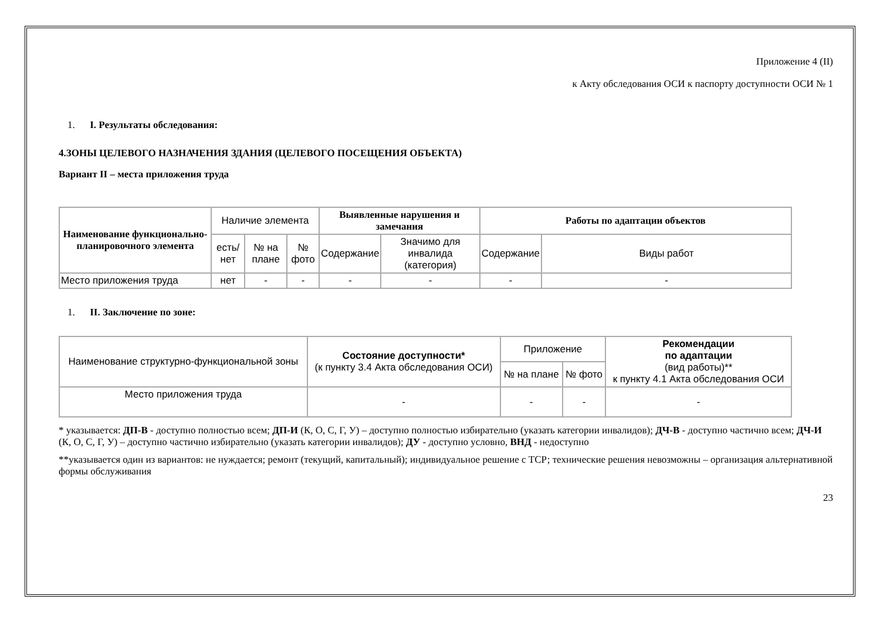Приложение 4 (II)
к Акту обследования ОСИ к паспорту доступности ОСИ № 1
1. I. Результаты обследования:
4.ЗОНЫ ЦЕЛЕВОГО НАЗНАЧЕНИЯ ЗДАНИЯ (ЦЕЛЕВОГО ПОСЕЩЕНИЯ ОБЪЕКТА)
Вариант II – места приложения труда
| Наименование функционально-планировочного элемента | Наличие элемента | | | Выявленные нарушения и замечания | | Работы по адаптации объектов | |
| | есть/ нет | № на плане | № фото | Содержание | Значимо для инвалида (категория) | Содержание | Виды работ |
| Место приложения труда | нет | - | - | - | - | - | - |
1. II. Заключение по зоне:
| Наименование структурно-функциональной зоны | Состояние доступности* (к пункту 3.4 Акта обследования ОСИ) | Приложение | | Рекомендации по адаптации (вид работы)** к пункту 4.1 Акта обследования ОСИ |
| | | № на плане | № фото | |
| Место приложения труда | - | - | - | - |
* указывается: ДП-В - доступно полностью всем; ДП-И (К, О, С, Г, У) – доступно полностью избирательно (указать категории инвалидов); ДЧ-В - доступно частично всем; ДЧ-И (К, О, С, Г, У) – доступно частично избирательно (указать категории инвалидов); ДУ - доступно условно, ВНД - недоступно
**указывается один из вариантов: не нуждается; ремонт (текущий, капитальный); индивидуальное решение с ТСР; технические решения невозможны – организация альтернативной формы обслуживания
23